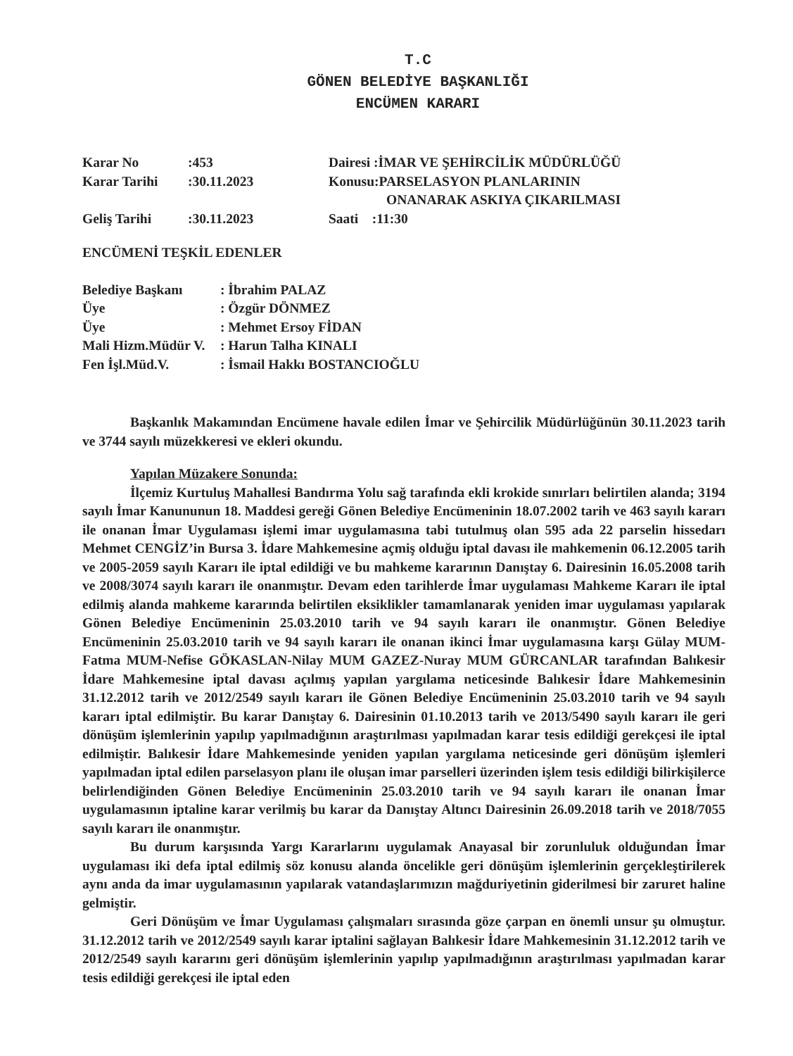T.C
GÖNEN BELEDİYE BAŞKANLIĞI
ENCÜMEN KARARI
| Karar No | :453 | Dairesi :İMAR VE ŞEHİRCİLİK MÜDÜRLÜĞÜ |
| Karar Tarihi | :30.11.2023 | Konusu:PARSELASYON PLANLARININ ONANARAK ASKIYA ÇIKARILMASI |
| Geliş Tarihi | :30.11.2023 | Saati :11:30 |
ENCÜMENİ TEŞKİL EDENLER
| Belediye Başkanı | : İbrahim PALAZ |
| Üye | : Özgür DÖNMEZ |
| Üye | : Mehmet Ersoy FİDAN |
| Mali Hizm.Müdür V. | : Harun Talha KINALI |
| Fen İşl.Müd.V. | : İsmail Hakkı BOSTANCIOĞLU |
Başkanlık Makamından Encümene havale edilen İmar ve Şehircilik Müdürlüğünün 30.11.2023 tarih ve 3744 sayılı müzekkeresi ve ekleri okundu.
Yapılan Müzakere Sonunda:
İlçemiz Kurtuluş Mahallesi Bandırma Yolu sağ tarafında ekli krokide sınırları belirtilen alanda; 3194 sayılı İmar Kanununun 18. Maddesi gereği Gönen Belediye Encümeninin 18.07.2002 tarih ve 463 sayılı kararı ile onanan İmar Uygulaması işlemi imar uygulamasına tabi tutulmuş olan 595 ada 22 parselin hissedarı Mehmet CENGİZ’in Bursa 3. İdare Mahkemesine açmiş olduğu iptal davası ile mahkemenin 06.12.2005 tarih ve 2005-2059 sayılı Kararı ile iptal edildiği ve bu mahkeme kararının Danıştay 6. Dairesinin 16.05.2008 tarih ve 2008/3074 sayılı kararı ile onanmıştır. Devam eden tarihlerde İmar uygulaması Mahkeme Kararı ile iptal edilmiş alanda mahkeme kararında belirtilen eksiklikler tamamlanarak yeniden imar uygulaması yapılarak Gönen Belediye Encümeninin 25.03.2010 tarih ve 94 sayılı kararı ile onanmıştır. Gönen Belediye Encümeninin 25.03.2010 tarih ve 94 sayılı kararı ile onanan ikinci İmar uygulamasına karşı Gülay MUM-Fatma MUM-Nefise GÖKASLAN-Nilay MUM GAZEZ-Nuray MUM GÜRCANLAR tarafından Balıkesir İdare Mahkemesine iptal davası açılmış yapılan yargılama neticesinde Balıkesir İdare Mahkemesinin 31.12.2012 tarih ve 2012/2549 sayılı kararı ile Gönen Belediye Encümeninin 25.03.2010 tarih ve 94 sayılı kararı iptal edilmiştir. Bu karar Danıştay 6. Dairesinin 01.10.2013 tarih ve 2013/5490 sayılı kararı ile geri dönüşüm işlemlerinin yapılıp yapılmadığının araştırılması yapılmadan karar tesis edildiği gerekçesi ile iptal edilmiştir. Balıkesir İdare Mahkemesinde yeniden yapılan yargılama neticesinde geri dönüşüm işlemleri yapılmadan iptal edilen parselasyon planı ile oluşan imar parselleri üzerinden işlem tesis edildiği bilirkişilerce belirlendiğinden Gönen Belediye Encümeninin 25.03.2010 tarih ve 94 sayılı kararı ile onanan İmar uygulamasının iptaline karar verilmiş bu karar da Danıştay Altıncı Dairesinin 26.09.2018 tarih ve 2018/7055 sayılı kararı ile onanmıştır.
Bu durum karşısında Yargı Kararlarını uygulamak Anayasal bir zorunluluk olduğundan İmar uygulaması iki defa iptal edilmiş söz konusu alanda öncelikle geri dönüşüm işlemlerinin gerçekleştirilerek aynı anda da imar uygulamasının yapılarak vatandaşlarımızın mağduriyetinin giderilmesi bir zaruret haline gelmiştir.
Geri Dönüşüm ve İmar Uygulaması çalışmaları sırasında göze çarpan en önemli unsur şu olmuştur. 31.12.2012 tarih ve 2012/2549 sayılı karar iptalini sağlayan Balıkesir İdare Mahkemesinin 31.12.2012 tarih ve 2012/2549 sayılı kararını geri dönüşüm işlemlerinin yapılıp yapılmadığının araştırılması yapılmadan karar tesis edildiği gerekçesi ile iptal eden